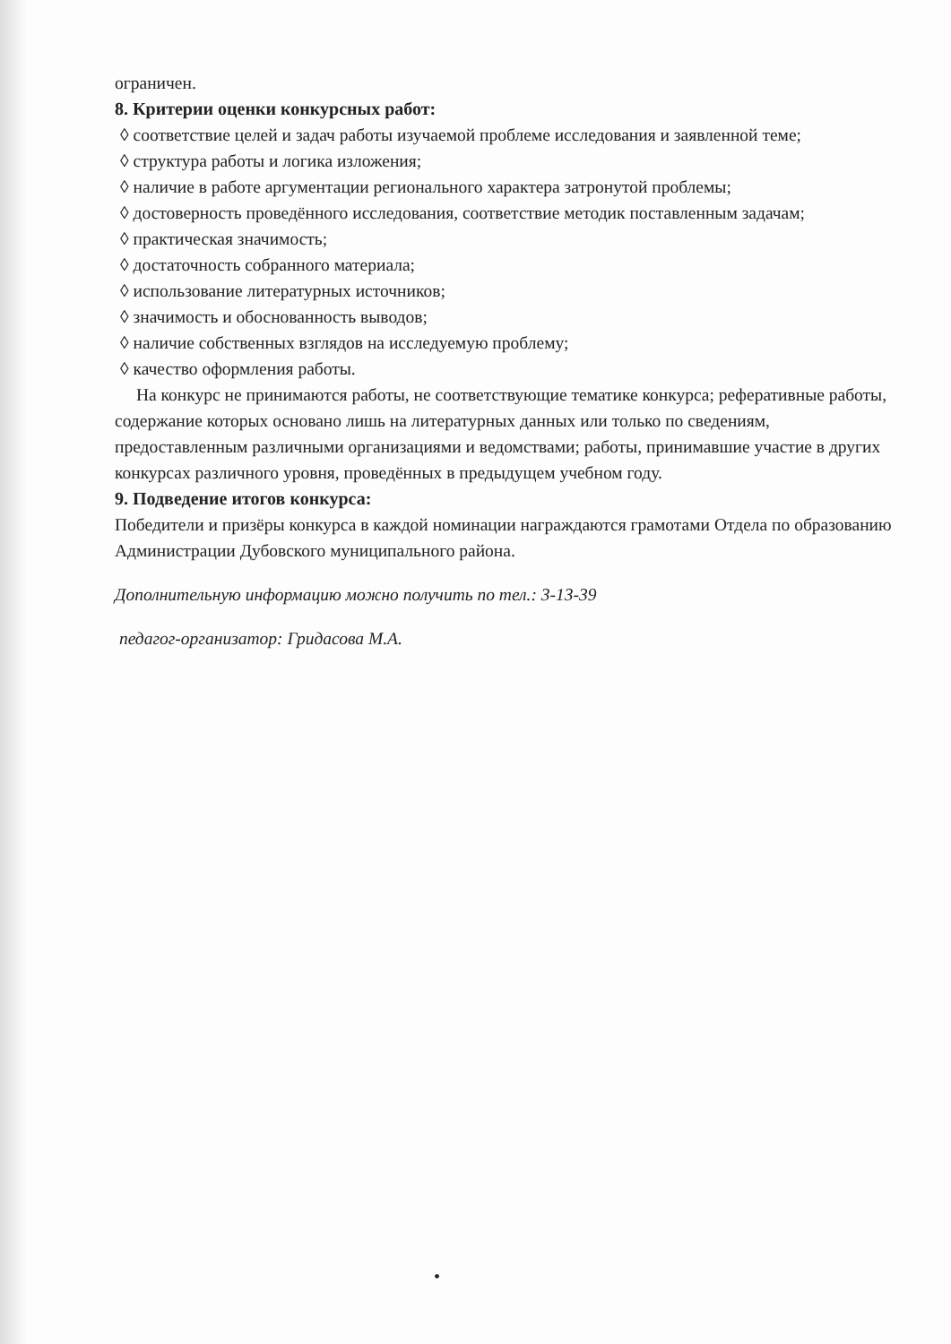ограничен.
8. Критерии оценки конкурсных работ:
◊ соответствие целей и задач работы изучаемой проблеме исследования и заявленной теме;
◊ структура работы и логика изложения;
◊ наличие в работе аргументации регионального характера затронутой проблемы;
◊ достоверность проведённого исследования, соответствие методик поставленным задачам;
◊ практическая значимость;
◊ достаточность собранного материала;
◊ использование литературных источников;
◊ значимость и обоснованность выводов;
◊ наличие собственных взглядов на исследуемую проблему;
◊ качество оформления работы.
На конкурс не принимаются работы, не соответствующие тематике конкурса; реферативные работы, содержание которых основано лишь на литературных данных или только по сведениям, предоставленным различными организациями и ведомствами; работы, принимавшие участие в других конкурсах различного уровня, проведённых в предыдущем учебном году.
9. Подведение итогов конкурса:
Победители и призёры конкурса в каждой номинации награждаются грамотами Отдела по образованию Администрации Дубовского муниципального района.
Дополнительную информацию можно получить по тел.: 3-13-39
педагог-организатор: Гридасова М.А.
•